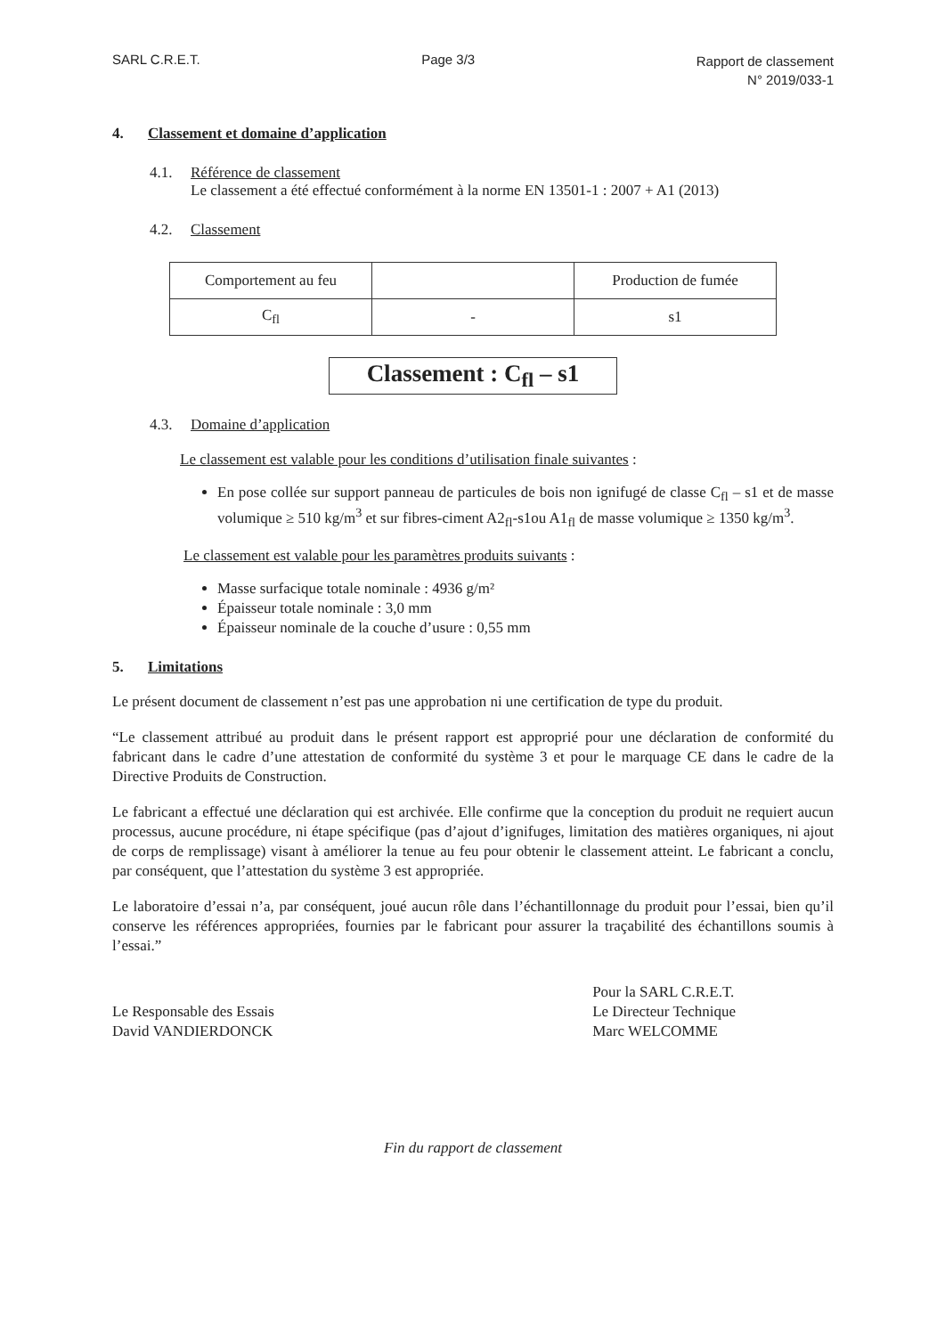SARL C.R.E.T. Page 3/3
Rapport de classement
N° 2019/033-1
4. Classement et domaine d’application
4.1. Référence de classement
Le classement a été effectué conformément à la norme EN 13501-1 : 2007 + A1 (2013)
4.2. Classement
| Comportement au feu | | Production de fumée |
| C<sub>fl</sub> | - | s1 |
Classement : C<sub>fl</sub> – s1
4.3. Domaine d’application
Le classement est valable pour les conditions d’utilisation finale suivantes :
En pose collée sur support panneau de particules de bois non ignifugé de classe C<sub>fl</sub> – s1 et de masse volumique ≥ 510 kg/m<sup>3</sup> et sur fibres-ciment A2<sub>fl</sub>-s1ou A1<sub>fl</sub> de masse volumique ≥ 1350 kg/m<sup>3</sup>.
Le classement est valable pour les paramètres produits suivants :
Masse surfacique totale nominale : 4936 g/m²
Épaisseur totale nominale : 3,0 mm
Épaisseur nominale de la couche d’usure : 0,55 mm
5. Limitations
Le présent document de classement n’est pas une approbation ni une certification de type du produit.
“Le classement attribué au produit dans le présent rapport est approprié pour une déclaration de conformité du fabricant dans le cadre d’une attestation de conformité du système 3 et pour le marquage CE dans le cadre de la Directive Produits de Construction.
Le fabricant a effectué une déclaration qui est archivée. Elle confirme que la conception du produit ne requiert aucun processus, aucune procédure, ni étape spécifique (pas d’ajout d’ignifuges, limitation des matières organiques, ni ajout de corps de remplissage) visant à améliorer la tenue au feu pour obtenir le classement atteint. Le fabricant a conclu, par conséquent, que l’attestation du système 3 est appropriée.
Le laboratoire d’essai n’a, par conséquent, joué aucun rôle dans l’échantillonnage du produit pour l’essai, bien qu’il conserve les références appropriées, fournies par le fabricant pour assurer la traçabilité des échantillons soumis à l’essai.”
Le Responsable des Essais
David VANDIERDONCK
Pour la SARL C.R.E.T.
Le Directeur Technique
Marc WELCOMME
Fin du rapport de classement